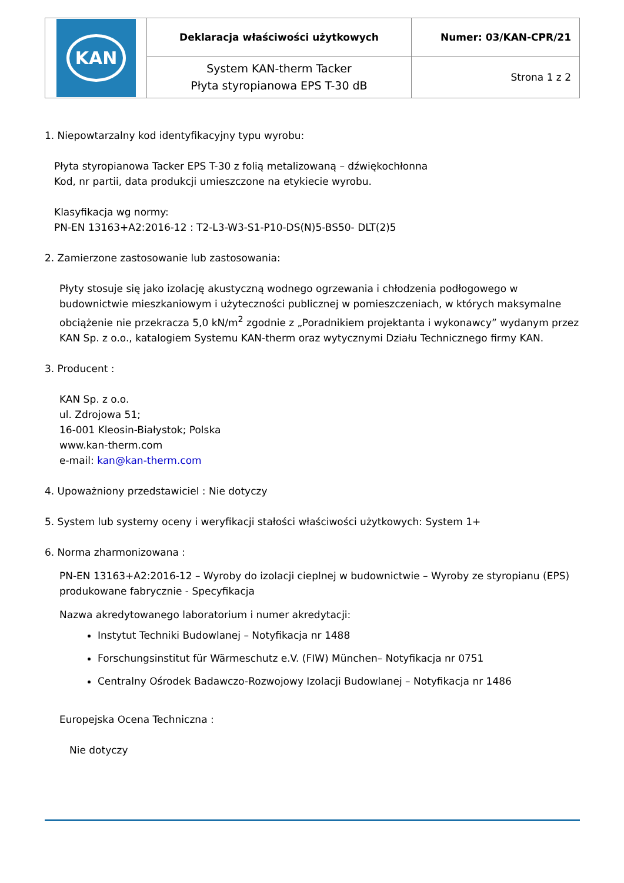| KAN | Deklaracja właściwości użytkowych | Numer: 03/KAN-CPR/21 |
| | System KAN-therm Tacker Płyta styropianowa EPS T-30 dB | Strona 1 z 2 |
1. Niepowtarzalny kod identyfikacyjny typu wyrobu:
Płyta styropianowa Tacker EPS T-30 z folią metalizowaną – dźwiękochłonna
Kod, nr partii, data produkcji umieszczone na etykiecie wyrobu.
Klasyfikacja wg normy:
PN-EN 13163+A2:2016-12 : T2-L3-W3-S1-P10-DS(N)5-BS50- DLT(2)5
2. Zamierzone zastosowanie lub zastosowania:
Płyty stosuje się jako izolację akustyczną wodnego ogrzewania i chłodzenia podłogowego w budownictwie mieszkaniowym i użyteczności publicznej w pomieszczeniach, w których maksymalne obciążenie nie przekracza 5,0 kN/m<sup>2</sup> zgodnie z „Poradnikiem projektanta i wykonawcy” wydanym przez KAN Sp. z o.o., katalogiem Systemu KAN-therm oraz wytycznymi Działu Technicznego firmy KAN.
3. Producent :
KAN Sp. z o.o.
ul. Zdrojowa 51;
16-001 Kleosin-Białystok; Polska
www.kan-therm.com
e-mail: kan@kan-therm.com
4. Upoważniony przedstawiciel : Nie dotyczy
5. System lub systemy oceny i weryfikacji stałości właściwości użytkowych: System 1+
6. Norma zharmonizowana :
PN-EN 13163+A2:2016-12 – Wyroby do izolacji cieplnej w budownictwie – Wyroby ze styropianu (EPS) produkowane fabrycznie - Specyfikacja
Nazwa akredytowanego laboratorium i numer akredytacji:
Instytut Techniki Budowlanej – Notyfikacja nr 1488
Forschungsinstitut für Wärmeschutz e.V. (FIW) München– Notyfikacja nr 0751
Centralny Ośrodek Badawczo-Rozwojowy Izolacji Budowlanej – Notyfikacja nr 1486
Europejska Ocena Techniczna :
Nie dotyczy